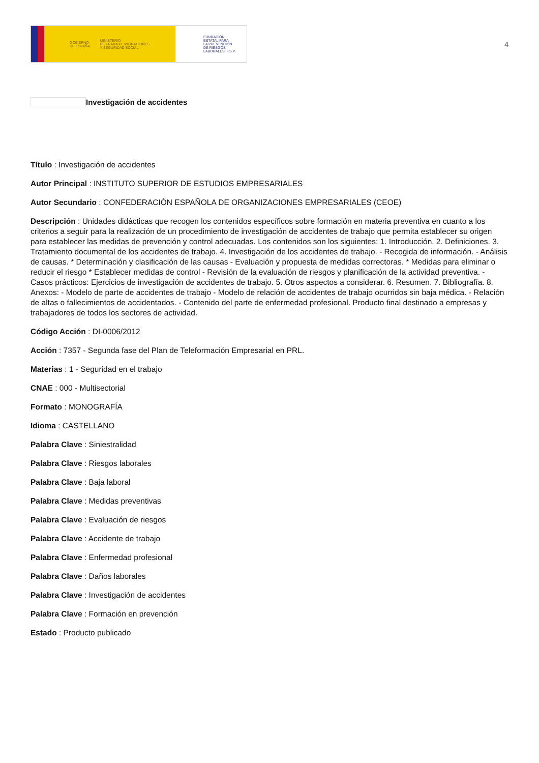GOBIERNO
DE ESPAÑA
MINISTERIO
DE TRABAJO, MIGRACIONES
Y SEGURIDAD SOCIAL
FUNDACIÓN
ESTATAL PARA
LA PREVENCIÓN
DE RIESGOS
LABORALES, F.S.P.
4
Investigación de accidentes
Título : Investigación de accidentes
Autor Principal : INSTITUTO SUPERIOR DE ESTUDIOS EMPRESARIALES
Autor Secundario : CONFEDERACIÓN ESPAÑOLA DE ORGANIZACIONES EMPRESARIALES (CEOE)
Descripción : Unidades didácticas que recogen los contenidos específicos sobre formación en materia preventiva en cuanto a los criterios a seguir para la realización de un procedimiento de investigación de accidentes de trabajo que permita establecer su origen para establecer las medidas de prevención y control adecuadas. Los contenidos son los siguientes: 1. Introducción. 2. Definiciones. 3. Tratamiento documental de los accidentes de trabajo. 4. Investigación de los accidentes de trabajo. - Recogida de información. - Análisis de causas. * Determinación y clasificación de las causas - Evaluación y propuesta de medidas correctoras. * Medidas para eliminar o reducir el riesgo * Establecer medidas de control - Revisión de la evaluación de riesgos y planificación de la actividad preventiva. - Casos prácticos: Ejercicios de investigación de accidentes de trabajo. 5. Otros aspectos a considerar. 6. Resumen. 7. Bibliografía. 8. Anexos: - Modelo de parte de accidentes de trabajo - Modelo de relación de accidentes de trabajo ocurridos sin baja médica. - Relación de altas o fallecimientos de accidentados. - Contenido del parte de enfermedad profesional. Producto final destinado a empresas y trabajadores de todos los sectores de actividad.
Código Acción : DI-0006/2012
Acción : 7357 - Segunda fase del Plan de Teleformación Empresarial en PRL.
Materias : 1 - Seguridad en el trabajo
CNAE : 000 - Multisectorial
Formato : MONOGRAFÍA
Idioma : CASTELLANO
Palabra Clave : Siniestralidad
Palabra Clave : Riesgos laborales
Palabra Clave : Baja laboral
Palabra Clave : Medidas preventivas
Palabra Clave : Evaluación de riesgos
Palabra Clave : Accidente de trabajo
Palabra Clave : Enfermedad profesional
Palabra Clave : Daños laborales
Palabra Clave : Investigación de accidentes
Palabra Clave : Formación en prevención
Estado : Producto publicado